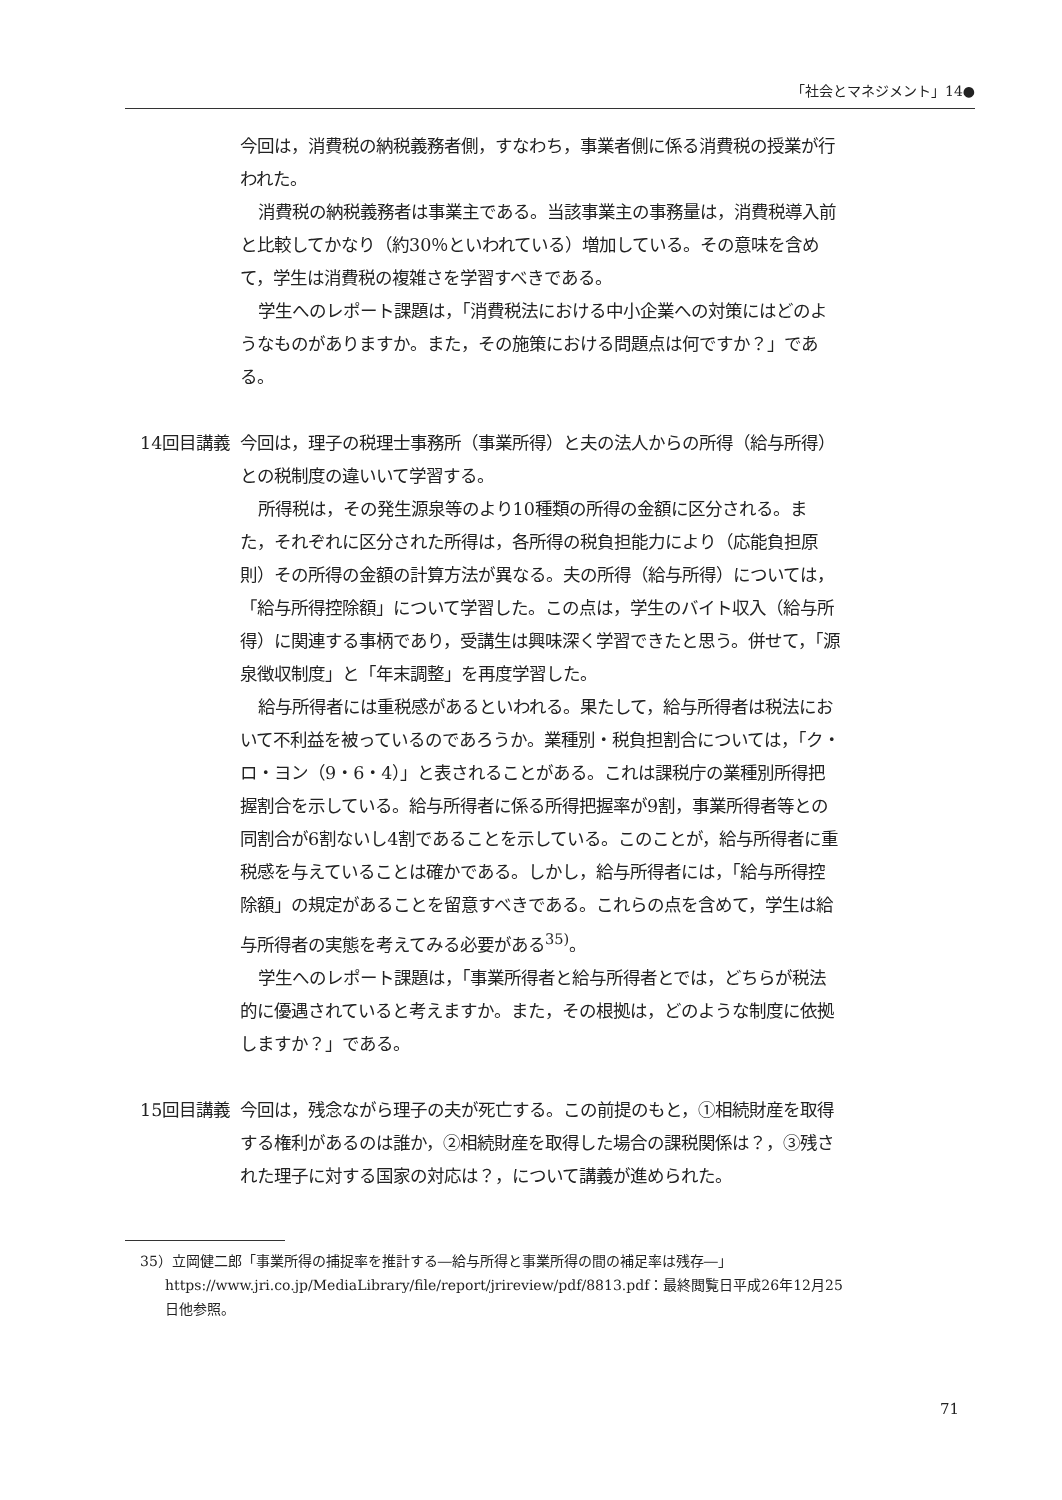「社会とマネジメント」14●
今回は，消費税の納税義務者側，すなわち，事業者側に係る消費税の授業が行われた。
消費税の納税義務者は事業主である。当該事業主の事務量は，消費税導入前と比較してかなり（約30％といわれている）増加している。その意味を含めて，学生は消費税の複雑さを学習すべきである。
学生へのレポート課題は，「消費税法における中小企業への対策にはどのようなものがありますか。また，その施策における問題点は何ですか？」である。
14回目講義 今回は，理子の税理士事務所（事業所得）と夫の法人からの所得（給与所得）との税制度の違いいて学習する。
所得税は，その発生源泉等のより10種類の所得の金額に区分される。また，それぞれに区分された所得は，各所得の税負担能力により（応能負担原則）その所得の金額の計算方法が異なる。夫の所得（給与所得）については，「給与所得控除額」について学習した。この点は，学生のバイト収入（給与所得）に関連する事柄であり，受講生は興味深く学習できたと思う。併せて，「源泉徴収制度」と「年末調整」を再度学習した。
給与所得者には重税感があるといわれる。果たして，給与所得者は税法において不利益を被っているのであろうか。業種別・税負担割合については，「ク・ロ・ヨン（9・6・4）」と表されることがある。これは課税庁の業種別所得把握割合を示している。給与所得者に係る所得把握率が9割，事業所得者等との同割合が6割ないし4割であることを示している。このことが，給与所得者に重税感を与えていることは確かである。しかし，給与所得者には，「給与所得控除額」の規定があることを留意すべきである。これらの点を含めて，学生は給与所得者の実態を考えてみる必要がある<sup>35)</sup>。
学生へのレポート課題は，「事業所得者と給与所得者とでは，どちらが税法的に優遇されていると考えますか。また，その根拠は，どのような制度に依拠しますか？」である。
15回目講義 今回は，残念ながら理子の夫が死亡する。この前提のもと，①相続財産を取得する権利があるのは誰か，②相続財産を取得した場合の課税関係は？，③残された理子に対する国家の対応は？，について講義が進められた。
35）立岡健二郎「事業所得の捕捉率を推計する―給与所得と事業所得の間の補足率は残存―」https://www.jri.co.jp/MediaLibrary/file/report/jrireview/pdf/8813.pdf：最終閲覧日平成26年12月25日他参照。
71